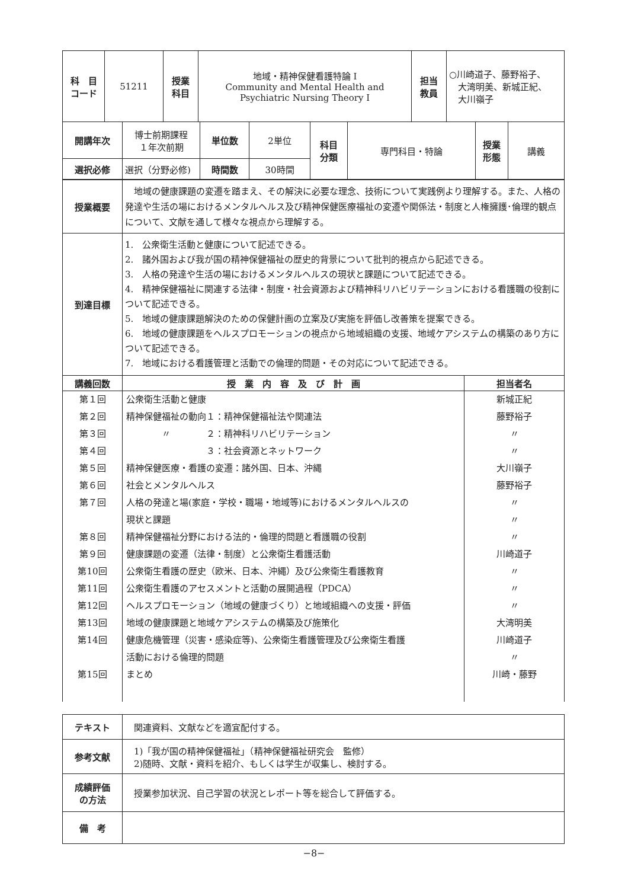| 科 目 コード | 51211 | 授業 科目 | 地域・精神保健看護特論 I Community and Mental Health and Psychiatric Nursing Theory I | 担当 教員 | ○川崎道子、藤野裕子、 大湾明美、新城正紀、 大川嶺子 |
| 開講年次 | 博士前期課程 １年次前期 | 単位数 | 2単位 | 科目 分類 | 専門科目・特論 | 授業 形態 | 講義 |
| 選択必修 | 選択（分野必修) | 時間数 | 30時間 | | | | |
| 授業概要 | 地域の健康課題の変遷を踏まえ、その解決に必要な理念、技術について実践例より理解する。また、人格の発達や生活の場におけるメンタルヘルス及び精神保健医療福祉の変遷や関係法・制度と人権擁護･倫理的観点について、文献を通して様々な視点から理解する。 |
| 到達目標 | 1. 公衆衛生活動と健康について記述できる。 2. 諸外国および我が国の精神保健福祉の歴史的背景について批判的視点から記述できる。 3. 人格の発達や生活の場におけるメンタルヘルスの現状と課題について記述できる。 4. 精神保健福祉に関連する法律・制度・社会資源および精神科リハビリテーションにおける看護職の役割について記述できる。 5. 地域の健康課題解決のための保健計画の立案及び実施を評価し改善策を提案できる。 6. 地域の健康課題をヘルスプロモーションの視点から地域組織の支援、地域ケアシステムの構築のあり方について記述できる。 7. 地域における看護管理と活動での倫理的問題・その対応について記述できる。 |
| 講義回数 | 授 業 内 容 及 び 計 画 | 担当者名 |
| --- | --- | --- |
| 第１回 | 公衆衛生活動と健康 | 新城正紀 |
| 第２回 | 精神保健福祉の動向１：精神保健福祉法や関連法 | 藤野裕子 |
| 第３回 | 〃 ２：精神科リハビリテーション | 〃 |
| 第４回 | ３：社会資源とネットワーク | 〃 |
| 第５回 | 精神保健医療・看護の変遷：諸外国、日本、沖縄 | 大川嶺子 |
| 第６回 | 社会とメンタルヘルス | 藤野裕子 |
| 第７回 | 人格の発達と場(家庭・学校・職場・地域等)におけるメンタルヘルスの | 〃 |
| | 現状と課題 | 〃 |
| 第８回 | 精神保健福祉分野における法的・倫理的問題と看護職の役割 | 〃 |
| 第９回 | 健康課題の変遷（法律・制度）と公衆衛生看護活動 | 川崎道子 |
| 第10回 | 公衆衛生看護の歴史（欧米、日本、沖縄）及び公衆衛生看護教育 | 〃 |
| 第11回 | 公衆衛生看護のアセスメントと活動の展開過程（PDCA） | 〃 |
| 第12回 | ヘルスプロモーション（地域の健康づくり）と地域組織への支援・評価 | 〃 |
| 第13回 | 地域の健康課題と地域ケアシステムの構築及び施策化 | 大湾明美 |
| 第14回 | 健康危機管理（災害・感染症等)、公衆衛生看護管理及び公衆衛生看護 | 川崎道子 |
| | 活動における倫理的問題 | 〃 |
| 第15回 | まとめ | 川崎・藤野 |
| テキスト | 関連資料、文献などを適宜配付する。 |
| 参考文献 | 1)「我が国の精神保健福祉」（精神保健福祉研究会 監修） 2)随時、文献・資料を紹介、もしくは学生が収集し、検討する。 |
| 成績評価 の方法 | 授業参加状況、自己学習の状況とレポート等を総合して評価する。 |
| 備 考 | |
−8−